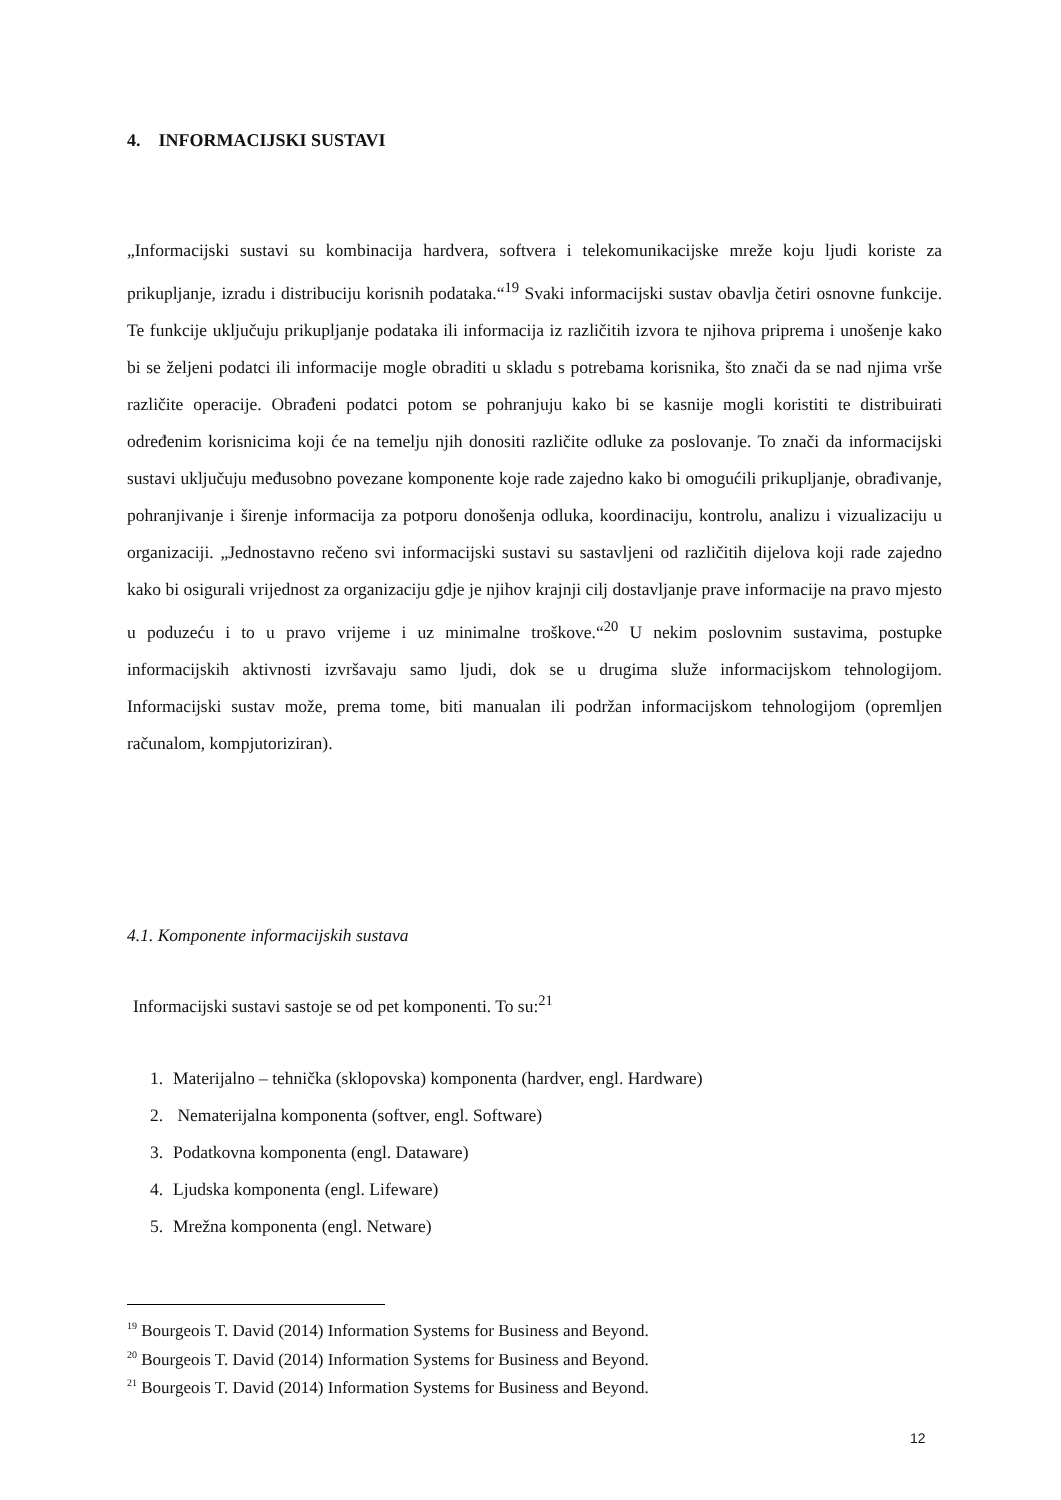4. INFORMACIJSKI SUSTAVI
„Informacijski sustavi su kombinacija hardvera, softvera i telekomunikacijske mreže koju ljudi koriste za prikupljanje, izradu i distribuciju korisnih podataka.“<sup>19</sup> Svaki informacijski sustav obavlja četiri osnovne funkcije. Te funkcije uključuju prikupljanje podataka ili informacija iz različitih izvora te njihova priprema i unošenje kako bi se željeni podatci ili informacije mogle obraditi u skladu s potrebama korisnika, što znači da se nad njima vrše različite operacije. Obrađeni podatci potom se pohranjuju kako bi se kasnije mogli koristiti te distribuirati određenim korisnicima koji će na temelju njih donositi različite odluke za poslovanje. To znači da informacijski sustavi uključuju međusobno povezane komponente koje rade zajedno kako bi omogućili prikupljanje, obrađivanje, pohranjivanje i širenje informacija za potporu donošenja odluka, koordinaciju, kontrolu, analizu i vizualizaciju u organizaciji. „Jednostavno rečeno svi informacijski sustavi su sastavljeni od različitih dijelova koji rade zajedno kako bi osigurali vrijednost za organizaciju gdje je njihov krajnji cilj dostavljanje prave informacije na pravo mjesto u poduzeću i to u pravo vrijeme i uz minimalne troškove.“<sup>20</sup> U nekim poslovnim sustavima, postupke informacijskih aktivnosti izvršavaju samo ljudi, dok se u drugima služe informacijskom tehnologijom. Informacijski sustav može, prema tome, biti manualan ili podržan informacijskom tehnologijom (opremljen računalom, kompjutoriziran).
4.1. Komponente informacijskih sustava
Informacijski sustavi sastoje se od pet komponenti. To su:<sup>21</sup>
1. Materijalno – tehnička (sklopovska) komponenta (hardver, engl. Hardware)
2. Nematerijalna komponenta (softver, engl. Software)
3. Podatkovna komponenta (engl. Dataware)
4. Ljudska komponenta (engl. Lifeware)
5. Mrežna komponenta (engl. Netware)
<sup>19</sup> Bourgeois T. David (2014) Information Systems for Business and Beyond.
<sup>20</sup> Bourgeois T. David (2014) Information Systems for Business and Beyond.
<sup>21</sup> Bourgeois T. David (2014) Information Systems for Business and Beyond.
12